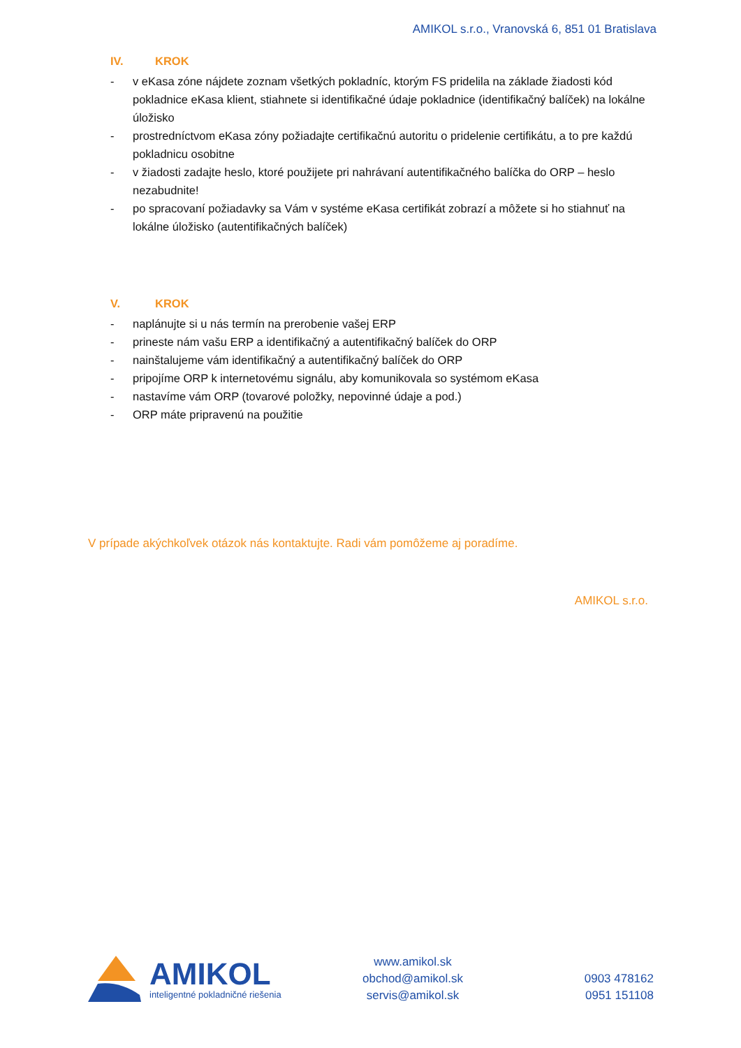AMIKOL s.r.o., Vranovská 6, 851 01 Bratislava
IV. KROK
- v eKasa zóne nájdete zoznam všetkých pokladníc, ktorým FS pridelila na základe žiadosti kód pokladnice eKasa klient, stiahnete si identifikačné údaje pokladnice (identifikačný balíček) na lokálne úložisko
- prostredníctvom eKasa zóny požiadajte certifikačnú autoritu o pridelenie certifikátu, a to pre každú pokladnicu osobitne
- v žiadosti zadajte heslo, ktoré použijete pri nahrávaní autentifikačného balíčka do ORP – heslo nezabudnite!
- po spracovaní požiadavky sa Vám v systéme eKasa certifikát zobrazí a môžete si ho stiahnuť na lokálne úložisko (autentifikačných balíček)
V. KROK
- naplánujte si u nás termín na prerobenie vašej ERP
- prineste nám vašu ERP a identifikačný a autentifikačný balíček do ORP
- nainštalujeme vám identifikačný a autentifikačný balíček do ORP
- pripojíme ORP k internetovému signálu, aby komunikovala so systémom eKasa
- nastavíme vám ORP (tovarové položky, nepovinné údaje a pod.)
- ORP máte pripravenú na použitie
V prípade akýchkoľvek otázok nás kontaktujte. Radi vám pomôžeme aj poradíme.
AMIKOL s.r.o.
AMIKOL
inteligentné pokladničné riešenia
www.amikol.sk
obchod@amikol.sk
servis@amikol.sk
0903 478162
0951 151108